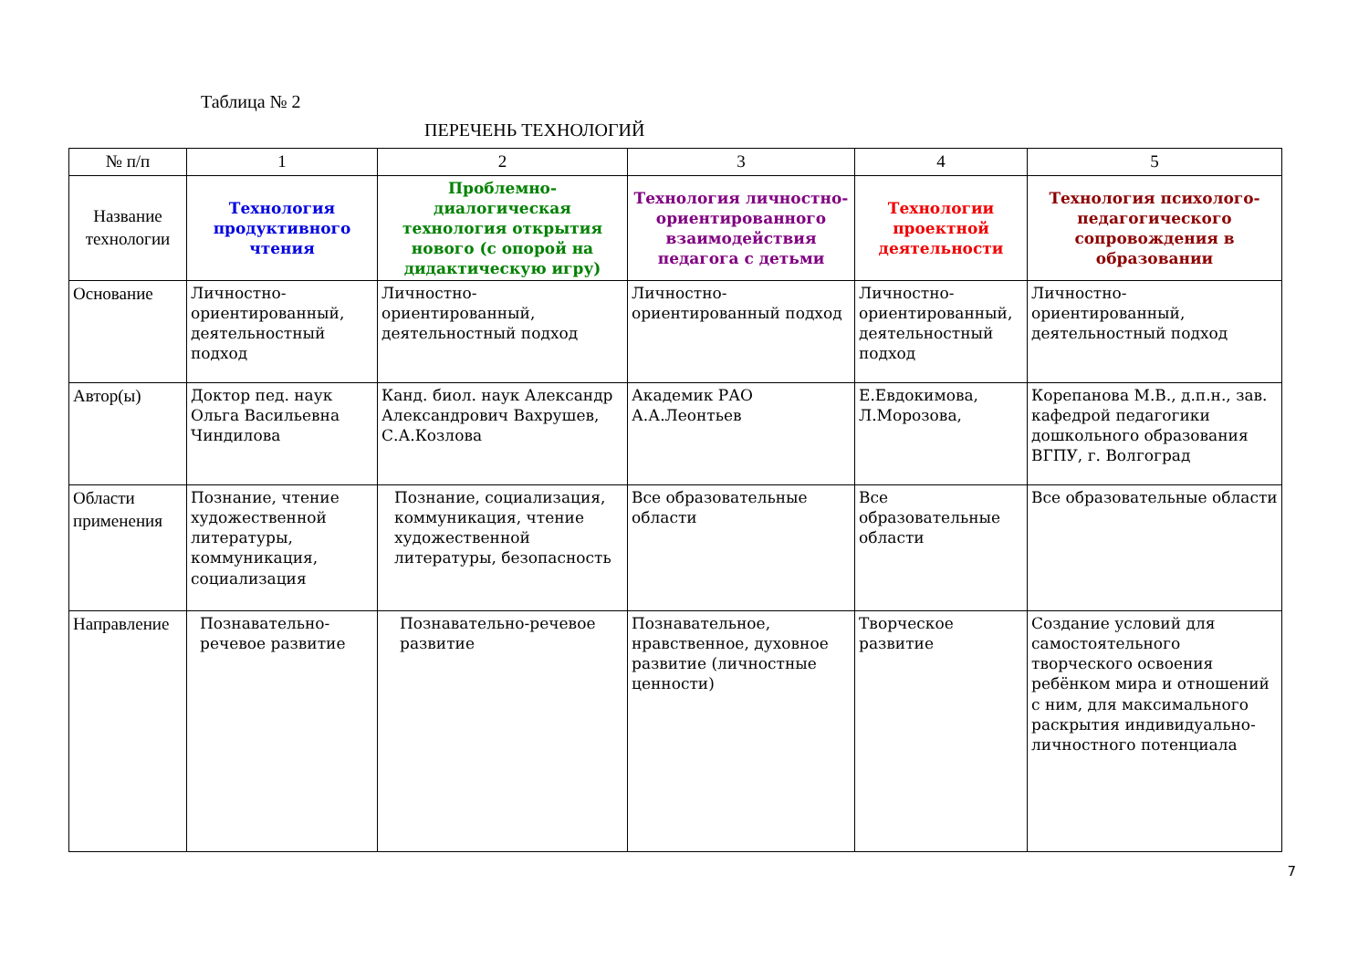Таблица № 2
ПЕРЕЧЕНЬ ТЕХНОЛОГИЙ
| № п/п | 1 | 2 | 3 | 4 | 5 |
| --- | --- | --- | --- | --- | --- |
| Название технологии | Технология продуктивного чтения | Проблемно-диалогическая технология открытия нового (с опорой на дидактическую игру) | Технология личностно-ориентированного взаимодействия педагога с детьми | Технологии проектной деятельности | Технология психолого-педагогического сопровождения в образовании |
| Основание | Личностно-ориентированный, деятельностный подход | Личностно-ориентированный, деятельностный подход | Личностно-ориентированный подход | Личностно-ориентированный, деятельностный подход | Личностно-ориентированный, деятельностный подход |
| Автор(ы) | Доктор пед. наук Ольга Васильевна Чиндилова | Канд. биол. наук Александр Александрович Вахрушев, С.А.Козлова | Академик РАО А.А.Леонтьев | Е.Евдокимова, Л.Морозова, | Корепанова М.В., д.п.н., зав. кафедрой педагогики дошкольного образования ВГПУ, г. Волгоград |
| Области применения | Познание, чтение художественной литературы, коммуникация, социализация | Познание, социализация, коммуникация, чтение художественной литературы, безопасность | Все образовательные области | Все образовательные области | Все образовательные области |
| Направление | Познавательно-речевое развитие | Познавательно-речевое развитие | Познавательное, нравственное, духовное развитие (личностные ценности) | Творческое развитие | Создание условий для самостоятельного творческого освоения ребёнком мира и отношений с ним, для максимального раскрытия индивидуально-личностного потенциала |
7